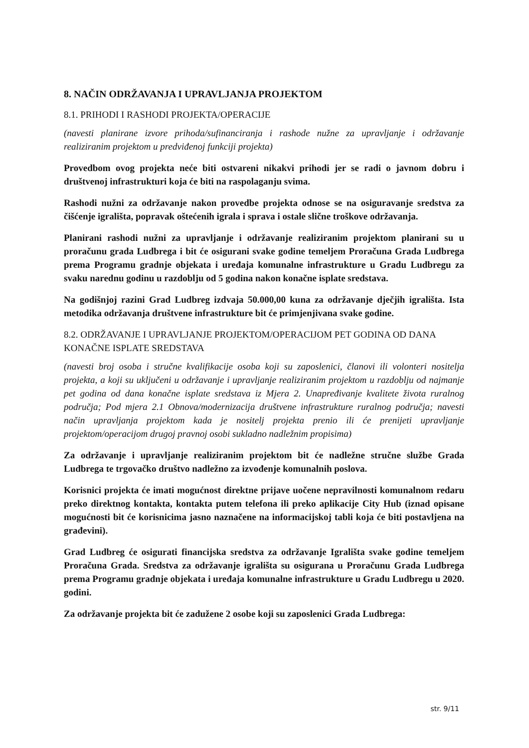8. NAČIN ODRŽAVANJA I UPRAVLJANJA PROJEKTOM
8.1. PRIHODI I RASHODI PROJEKTA/OPERACIJE
(navesti planirane izvore prihoda/sufinanciranja i rashode nužne za upravljanje i održavanje realiziranim projektom u predviđenoj funkciji projekta)
Provedbom ovog projekta neće biti ostvareni nikakvi prihodi jer se radi o javnom dobru i društvenoj infrastrukturi koja će biti na raspolaganju svima.
Rashodi nužni za održavanje nakon provedbe projekta odnose se na osiguravanje sredstva za čišćenje igrališta, popravak oštećenih igrala i sprava i ostale slične troškove održavanja.
Planirani rashodi nužni za upravljanje i održavanje realiziranim projektom planirani su u proračunu grada Ludbrega i bit će osigurani svake godine temeljem Proračuna Grada Ludbrega prema Programu gradnje objekata i uređaja komunalne infrastrukture u Gradu Ludbregu za svaku narednu godinu u razdoblju od 5 godina nakon konačne isplate sredstava.
Na godišnjoj razini Grad Ludbreg izdvaja 50.000,00 kuna za održavanje dječjih igrališta. Ista metodika održavanja društvene infrastrukture bit će primjenjivana svake godine.
8.2. ODRŽAVANJE I UPRAVLJANJE PROJEKTOM/OPERACIJOM PET GODINA OD DANA KONAČNE ISPLATE SREDSTAVA
(navesti broj osoba i stručne kvalifikacije osoba koji su zaposlenici, članovi ili volonteri nositelja projekta, a koji su uključeni u održavanje i upravljanje realiziranim projektom u razdoblju od najmanje pet godina od dana konačne isplate sredstava iz Mjera 2. Unapređivanje kvalitete života ruralnog područja; Pod mjera 2.1 Obnova/modernizacija društvene infrastrukture ruralnog područja; navesti način upravljanja projektom kada je nositelj projekta prenio ili će prenijeti upravljanje projektom/operacijom drugoj pravnoj osobi sukladno nadležnim propisima)
Za održavanje i upravljanje realiziranim projektom bit će nadležne stručne službe Grada Ludbrega te trgovačko društvo nadležno za izvođenje komunalnih poslova.
Korisnici projekta će imati mogućnost direktne prijave uočene nepravilnosti komunalnom redaru preko direktnog kontakta, kontakta putem telefona ili preko aplikacije City Hub (iznad opisane mogućnosti bit će korisnicima jasno naznačene na informacijskoj tabli koja će biti postavljena na građevini).
Grad Ludbreg će osigurati financijska sredstva za održavanje Igrališta svake godine temeljem Proračuna Grada. Sredstva za održavanje igrališta su osigurana u Proračunu Grada Ludbrega prema Programu gradnje objekata i uređaja komunalne infrastrukture u Gradu Ludbregu u 2020. godini.
Za održavanje projekta bit će zadužene 2 osobe koji su zaposlenici Grada Ludbrega:
str. 9/11